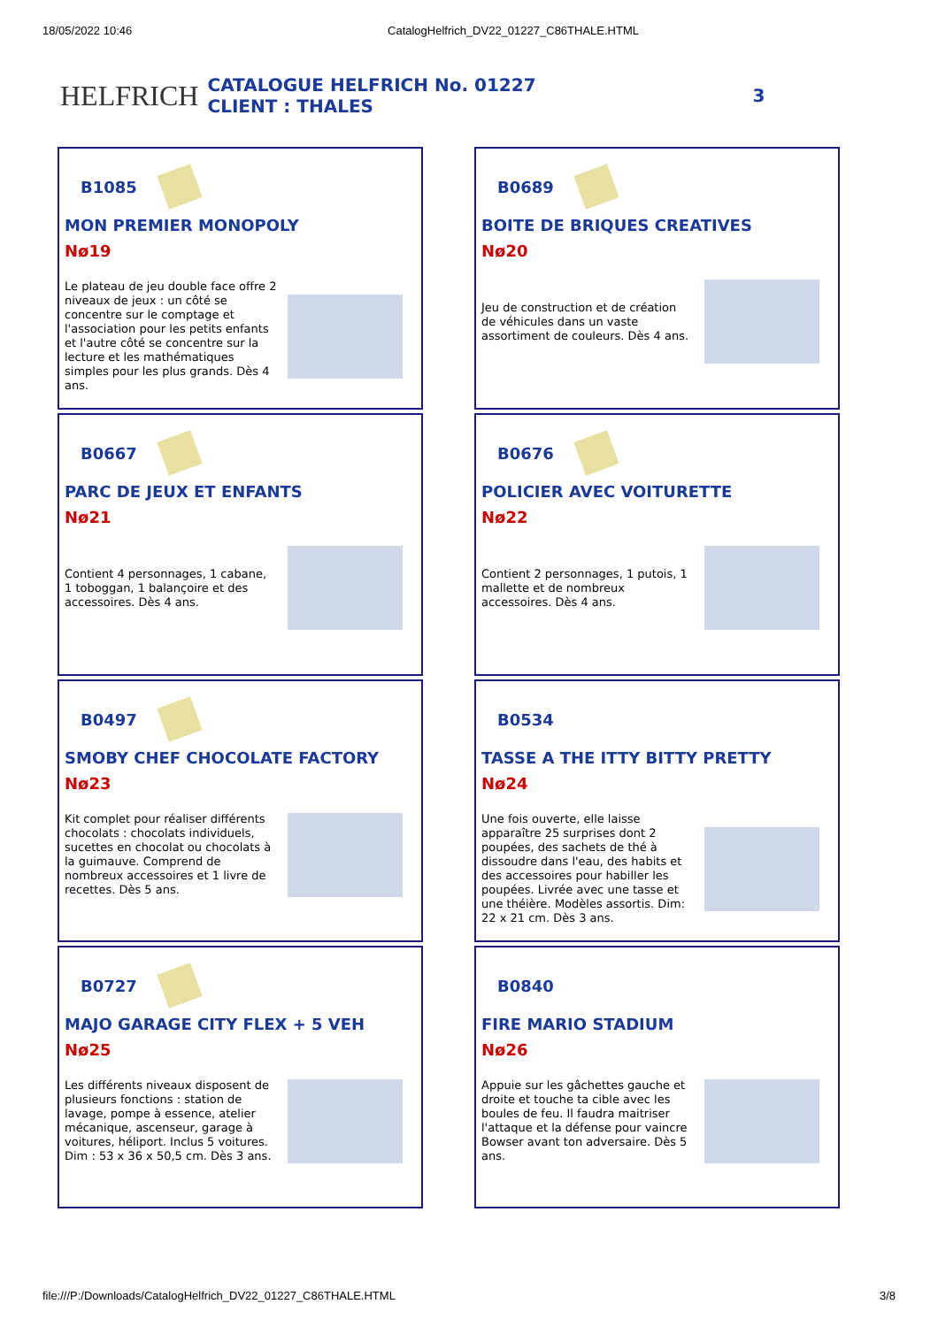18/05/2022 10:46 CatalogHelfrich_DV22_01227_C86THALE.HTML
HELFRICH
CATALOGUE HELFRICH No. 01227
CLIENT : THALES
3
B1085
MON PREMIER MONOPOLY
Nø19
Le plateau de jeu double face offre 2 niveaux de jeux : un côté se concentre sur le comptage et l'association pour les petits enfants et l'autre côté se concentre sur la lecture et les mathématiques simples pour les plus grands. Dès 4 ans.
B0689
BOITE DE BRIQUES CREATIVES
Nø20
Jeu de construction et de création de véhicules dans un vaste assortiment de couleurs. Dès 4 ans.
B0667
PARC DE JEUX ET ENFANTS
Nø21
Contient 4 personnages, 1 cabane, 1 toboggan, 1 balançoire et des accessoires. Dès 4 ans.
B0676
POLICIER AVEC VOITURETTE
Nø22
Contient 2 personnages, 1 putois, 1 mallette et de nombreux accessoires. Dès 4 ans.
B0497
SMOBY CHEF CHOCOLATE FACTORY
Nø23
Kit complet pour réaliser différents chocolats : chocolats individuels, sucettes en chocolat ou chocolats à la guimauve. Comprend de nombreux accessoires et 1 livre de recettes. Dès 5 ans.
B0534
TASSE A THE ITTY BITTY PRETTY
Nø24
Une fois ouverte, elle laisse apparaître 25 surprises dont 2 poupées, des sachets de thé à dissoudre dans l'eau, des habits et des accessoires pour habiller les poupées. Livrée avec une tasse et une théière. Modèles assortis. Dim: 22 x 21 cm. Dès 3 ans.
B0727
MAJO GARAGE CITY FLEX + 5 VEH
Nø25
Les différents niveaux disposent de plusieurs fonctions : station de lavage, pompe à essence, atelier mécanique, ascenseur, garage à voitures, héliport. Inclus 5 voitures. Dim : 53 x 36 x 50,5 cm. Dès 3 ans.
B0840
FIRE MARIO STADIUM
Nø26
Appuie sur les gâchettes gauche et droite et touche ta cible avec les boules de feu. Il faudra maitriser l'attaque et la défense pour vaincre Bowser avant ton adversaire. Dès 5 ans.
file:///P:/Downloads/CatalogHelfrich_DV22_01227_C86THALE.HTML 3/8